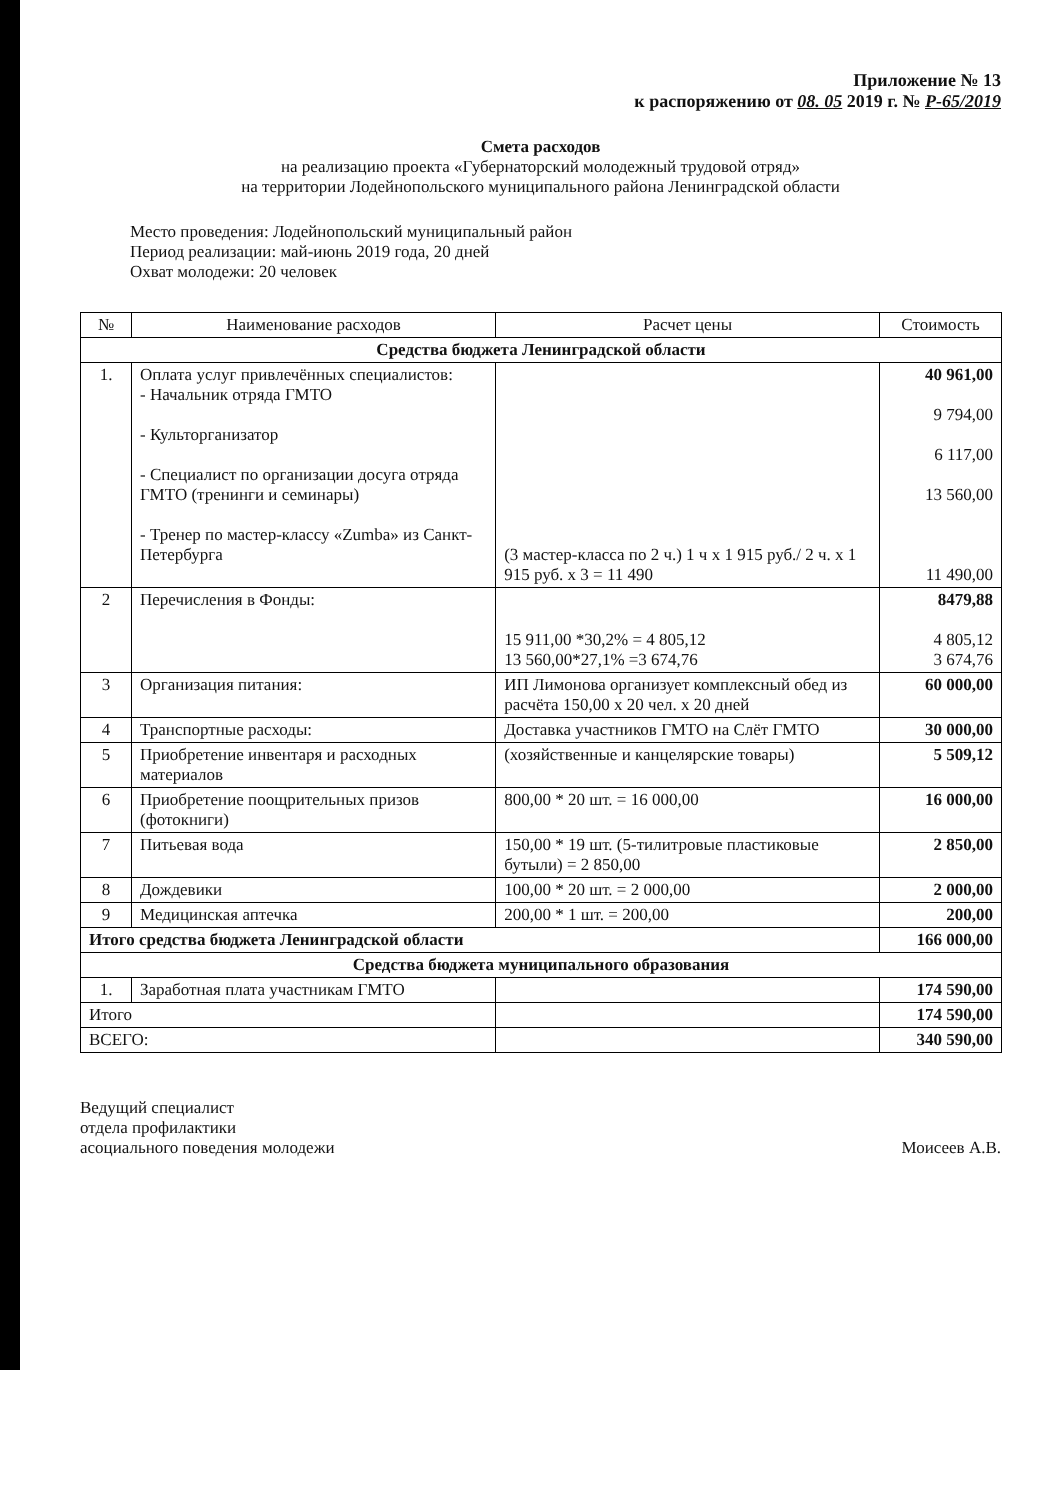Приложение № 13
к распоряжению от 08. 05 2019 г. № Р-65/2019
Смета расходов
на реализацию проекта «Губернаторский молодежный трудовой отряд»
на территории Лодейнопольского муниципального района Ленинградской области
Место проведения: Лодейнопольский муниципальный район
Период реализации: май-июнь 2019 года, 20 дней
Охват молодежи: 20 человек
| № | Наименование расходов | Расчет цены | Стоимость |
| --- | --- | --- | --- |
| Средства бюджета Ленинградской области | | | |
| 1. | Оплата услуг привлечённых специалистов: - Начальник отряда ГМТО - Культорганизатор - Специалист по организации досуга отряда ГМТО (тренинги и семинары) - Тренер по мастер-классу «Zumba» из Санкт-Петербурга | (3 мастер-класса по 2 ч.) 1 ч х 1 915 руб./ 2 ч. х 1 915 руб. х 3 = 11 490 | 40 961,00 9 794,00 6 117,00 13 560,00 11 490,00 |
| 2 | Перечисления в Фонды: | 15 911,00 *30,2% = 4 805,12 13 560,00*27,1% =3 674,76 | 8479,88 4 805,12 3 674,76 |
| 3 | Организация питания: | ИП Лимонова организует комплексный обед из расчёта 150,00 х 20 чел. х 20 дней | 60 000,00 |
| 4 | Транспортные расходы: | Доставка участников ГМТО на Слёт ГМТО | 30 000,00 |
| 5 | Приобретение инвентаря и расходных материалов | (хозяйственные и канцелярские товары) | 5 509,12 |
| 6 | Приобретение поощрительных призов (фотокниги) | 800,00 * 20 шт. = 16 000,00 | 16 000,00 |
| 7 | Питьевая вода | 150,00 * 19 шт. (5-тилитровые пластиковые бутыли) = 2 850,00 | 2 850,00 |
| 8 | Дождевики | 100,00 * 20 шт. = 2 000,00 | 2 000,00 |
| 9 | Медицинская аптечка | 200,00 * 1 шт. = 200,00 | 200,00 |
| Итого средства бюджета Ленинградской области | | | 166 000,00 |
| Средства бюджета муниципального образования | | | |
| 1. | Заработная плата участникам ГМТО | | 174 590,00 |
| Итого | | | 174 590,00 |
| ВСЕГО: | | | 340 590,00 |
Ведущий специалист
отдела профилактики
асоциального поведения молодежи
Моисеев А.В.